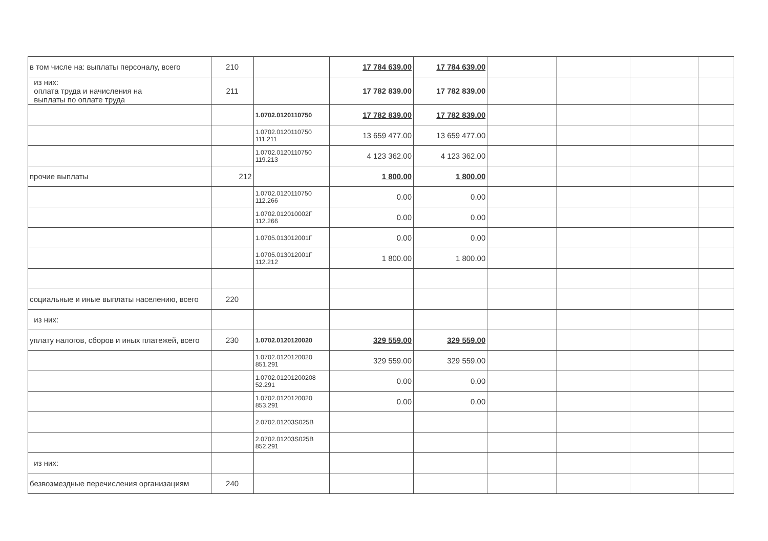| в том числе на: выплаты персоналу, всего | 210 | | 17 784 639.00 | 17 784 639.00 | | | | |
| из них: оплата труда и начисления на выплаты по оплате труда | 211 | | 17 782 839.00 | 17 782 839.00 | | | | |
| | | 1.0702.0120110750 | 17 782 839.00 | 17 782 839.00 | | | | |
| | | 1.0702.0120110750 111.211 | 13 659 477.00 | 13 659 477.00 | | | | |
| | | 1.0702.0120110750 119.213 | 4 123 362.00 | 4 123 362.00 | | | | |
| прочие выплаты | 212 | | 1 800.00 | 1 800.00 | | | | |
| | | 1.0702.0120110750 112.266 | 0.00 | 0.00 | | | | |
| | | 1.0702.012010002Г 112.266 | 0.00 | 0.00 | | | | |
| | | 1.0705.013012001Г | 0.00 | 0.00 | | | | |
| | | 1.0705.013012001Г 112.212 | 1 800.00 | 1 800.00 | | | | |
| социальные и иные выплаты населению, всего | 220 | | | | | | | |
| из них: | | | | | | | | |
| уплату налогов, сборов и иных платежей, всего | 230 | 1.0702.0120120020 | 329 559.00 | 329 559.00 | | | | |
| | | 1.0702.0120120020 851.291 | 329 559.00 | 329 559.00 | | | | |
| | | 1.0702.01201200208 52.291 | 0.00 | 0.00 | | | | |
| | | 1.0702.0120120020 853.291 | 0.00 | 0.00 | | | | |
| | | 2.0702.01203S025В | | | | | | |
| | | 2.0702.01203S025В 852.291 | | | | | | |
| из них: | | | | | | | | |
| безвозмездные перечисления организациям | 240 | | | | | | | |